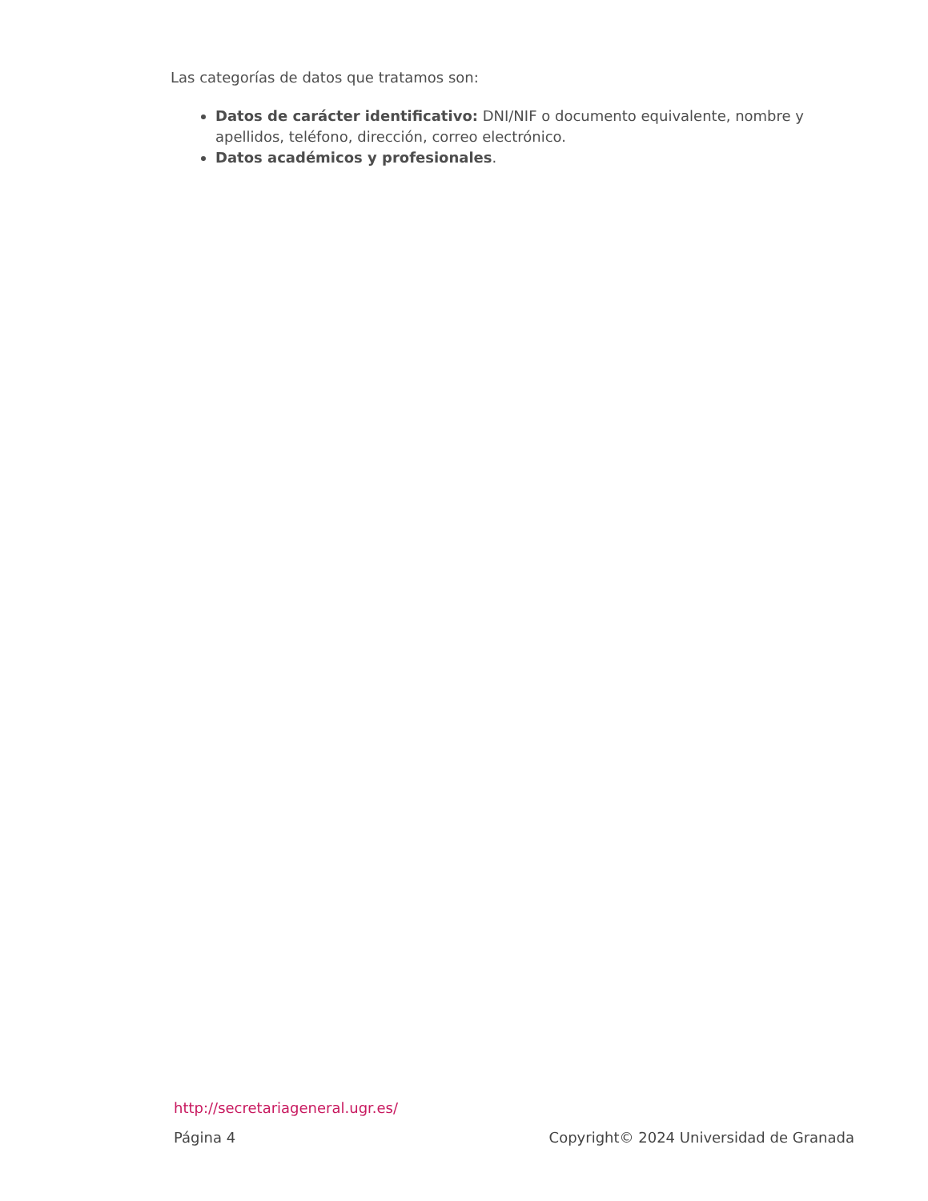Las categorías de datos que tratamos son:
Datos de carácter identificativo: DNI/NIF o documento equivalente, nombre y apellidos, teléfono, dirección, correo electrónico.
Datos académicos y profesionales.
http://secretariageneral.ugr.es/
Página 4 Copyright© 2024 Universidad de Granada